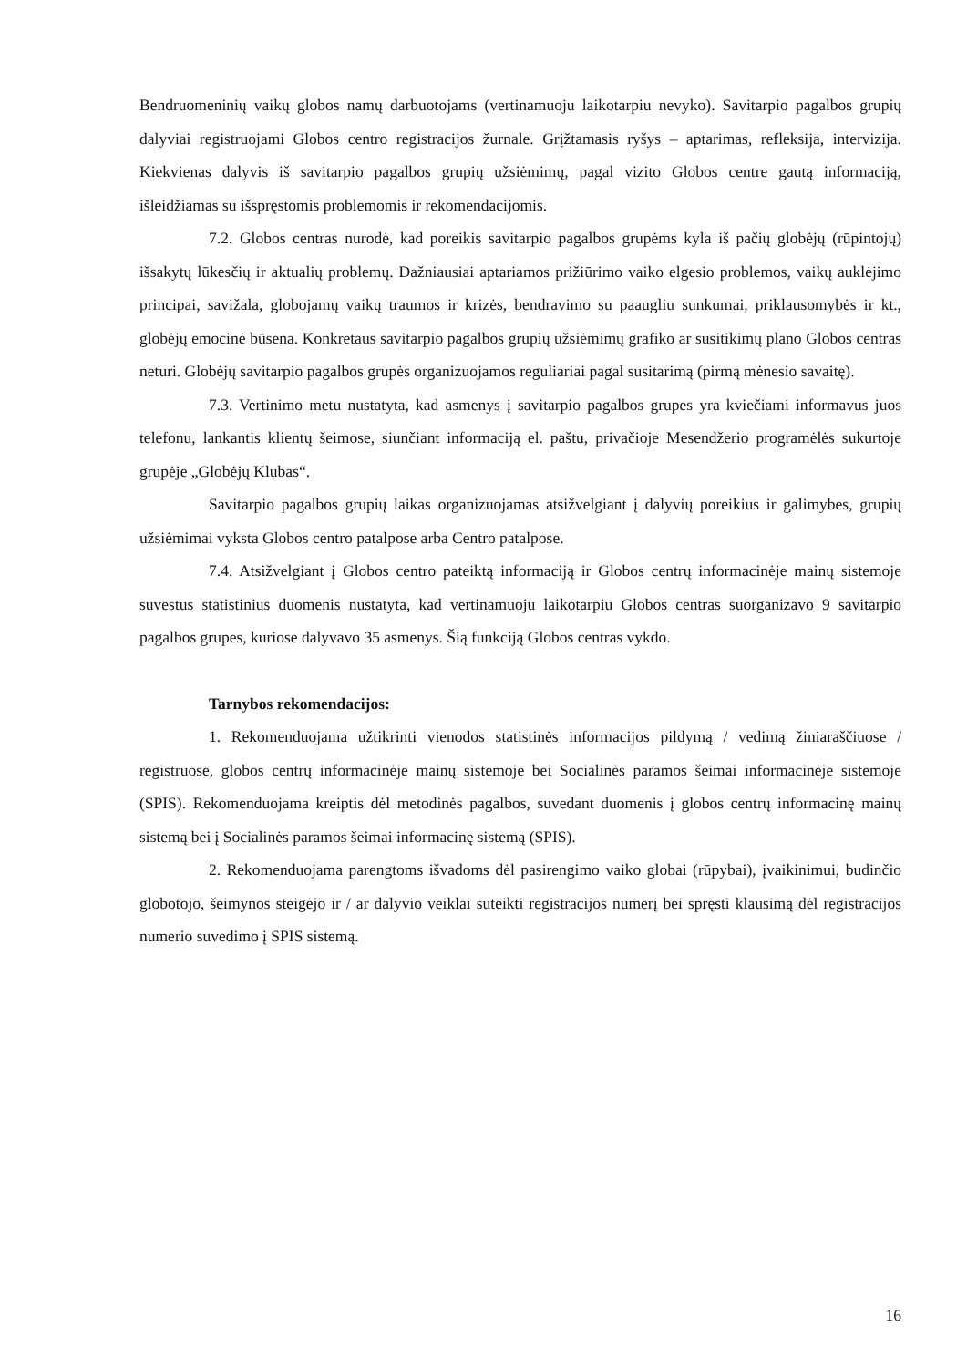Bendruomeninių vaikų globos namų darbuotojams (vertinamuoju laikotarpiu nevyko). Savitarpio pagalbos grupių dalyviai registruojami Globos centro registracijos žurnale. Grįžtamasis ryšys – aptarimas, refleksija, intervizija. Kiekvienas dalyvis iš savitarpio pagalbos grupių užsiėmimų, pagal vizito Globos centre gautą informaciją, išleidžiamas su išspręstomis problemomis ir rekomendacijomis.
7.2. Globos centras nurodė, kad poreikis savitarpio pagalbos grupėms kyla iš pačių globėjų (rūpintojų) išsakytų lūkesčių ir aktualių problemų. Dažniausiai aptariamos prižiūrimo vaiko elgesio problemos, vaikų auklėjimo principai, savižala, globojamų vaikų traumos ir krizės, bendravimo su paaugliu sunkumai, priklausomybės ir kt., globėjų emocinė būsena. Konkretaus savitarpio pagalbos grupių užsiėmimų grafiko ar susitikimų plano Globos centras neturi. Globėjų savitarpio pagalbos grupės organizuojamos reguliariai pagal susitarimą (pirmą mėnesio savaitę).
7.3. Vertinimo metu nustatyta, kad asmenys į savitarpio pagalbos grupes yra kviečiami informavus juos telefonu, lankantis klientų šeimose, siunčiant informaciją el. paštu, privačioje Mesendžerio programėlės sukurtoje grupėje „Globėjų Klubas“.
Savitarpio pagalbos grupių laikas organizuojamas atsižvelgiant į dalyvių poreikius ir galimybes, grupių užsiėmimai vyksta Globos centro patalpose arba Centro patalpose.
7.4. Atsižvelgiant į Globos centro pateiktą informaciją ir Globos centrų informacinėje mainų sistemoje suvestus statistinius duomenis nustatyta, kad vertinamuoju laikotarpiu Globos centras suorganizavo 9 savitarpio pagalbos grupes, kuriose dalyvavo 35 asmenys. Šią funkciją Globos centras vykdo.
Tarnybos rekomendacijos:
1. Rekomenduojama užtikrinti vienodos statistinės informacijos pildymą / vedimą žiniaraščiuose / registruose, globos centrų informacinėje mainų sistemoje bei Socialinės paramos šeimai informacinėje sistemoje (SPIS). Rekomenduojama kreiptis dėl metodinės pagalbos, suvedant duomenis į globos centrų informacinę mainų sistemą bei į Socialinės paramos šeimai informacinę sistemą (SPIS).
2. Rekomenduojama parengtoms išvadoms dėl pasirengimo vaiko globai (rūpybai), įvaikinimui, budinčio globotojo, šeimynos steigėjo ir / ar dalyvio veiklai suteikti registracijos numerį bei spręsti klausimą dėl registracijos numerio suvedimo į SPIS sistemą.
16